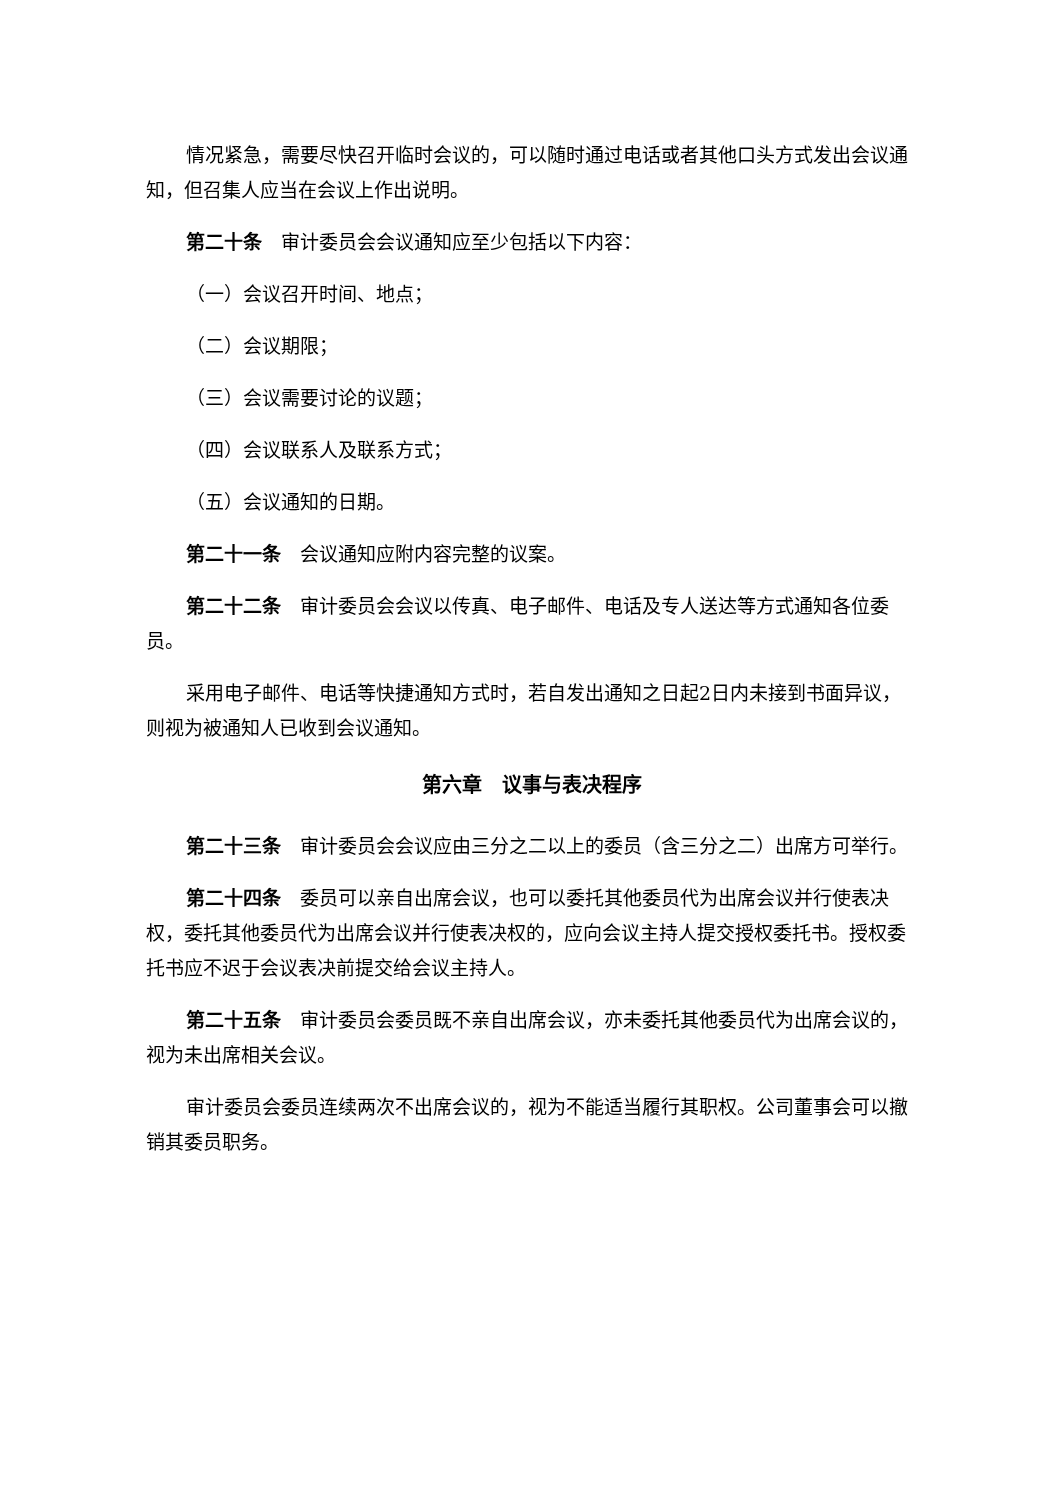情况紧急，需要尽快召开临时会议的，可以随时通过电话或者其他口头方式发出会议通知，但召集人应当在会议上作出说明。
第二十条　审计委员会会议通知应至少包括以下内容：
（一）会议召开时间、地点；
（二）会议期限；
（三）会议需要讨论的议题；
（四）会议联系人及联系方式；
（五）会议通知的日期。
第二十一条　会议通知应附内容完整的议案。
第二十二条　审计委员会会议以传真、电子邮件、电话及专人送达等方式通知各位委员。
采用电子邮件、电话等快捷通知方式时，若自发出通知之日起2日内未接到书面异议，则视为被通知人已收到会议通知。
第六章　议事与表决程序
第二十三条　审计委员会会议应由三分之二以上的委员（含三分之二）出席方可举行。
第二十四条　委员可以亲自出席会议，也可以委托其他委员代为出席会议并行使表决权，委托其他委员代为出席会议并行使表决权的，应向会议主持人提交授权委托书。授权委托书应不迟于会议表决前提交给会议主持人。
第二十五条　审计委员会委员既不亲自出席会议，亦未委托其他委员代为出席会议的，视为未出席相关会议。
审计委员会委员连续两次不出席会议的，视为不能适当履行其职权。公司董事会可以撤销其委员职务。